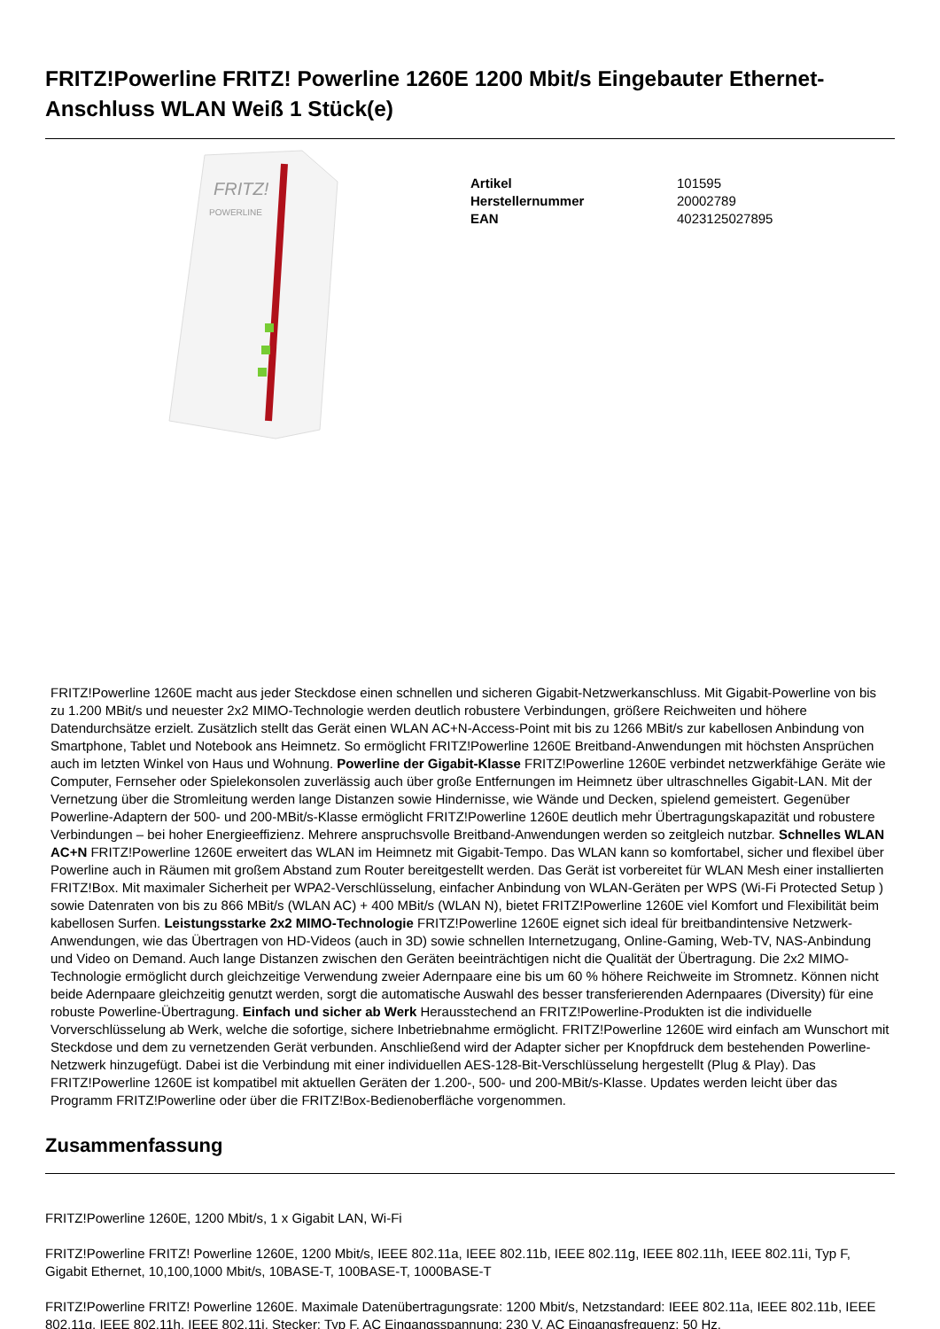FRITZ!Powerline FRITZ! Powerline 1260E 1200 Mbit/s Eingebauter Ethernet-Anschluss WLAN Weiß 1 Stück(e)
FRITZ!
POWERLINE
| Artikel | 101595 |
| Herstellernummer | 20002789 |
| EAN | 4023125027895 |
FRITZ!Powerline 1260E macht aus jeder Steckdose einen schnellen und sicheren Gigabit-Netzwerkanschluss. Mit Gigabit-Powerline von bis zu 1.200 MBit/s und neuester 2x2 MIMO-Technologie werden deutlich robustere Verbindungen, größere Reichweiten und höhere Datendurchsätze erzielt. Zusätzlich stellt das Gerät einen WLAN AC+N-Access-Point mit bis zu 1266 MBit/s zur kabellosen Anbindung von Smartphone, Tablet und Notebook ans Heimnetz. So ermöglicht FRITZ!Powerline 1260E Breitband-Anwendungen mit höchsten Ansprüchen auch im letzten Winkel von Haus und Wohnung. Powerline der Gigabit-Klasse FRITZ!Powerline 1260E verbindet netzwerkfähige Geräte wie Computer, Fernseher oder Spielekonsolen zuverlässig auch über große Entfernungen im Heimnetz über ultraschnelles Gigabit-LAN. Mit der Vernetzung über die Stromleitung werden lange Distanzen sowie Hindernisse, wie Wände und Decken, spielend gemeistert. Gegenüber Powerline-Adaptern der 500- und 200-MBit/s-Klasse ermöglicht FRITZ!Powerline 1260E deutlich mehr Übertragungskapazität und robustere Verbindungen – bei hoher Energieeffizienz. Mehrere anspruchsvolle Breitband-Anwendungen werden so zeitgleich nutzbar. Schnelles WLAN AC+N FRITZ!Powerline 1260E erweitert das WLAN im Heimnetz mit Gigabit-Tempo. Das WLAN kann so komfortabel, sicher und flexibel über Powerline auch in Räumen mit großem Abstand zum Router bereitgestellt werden. Das Gerät ist vorbereitet für WLAN Mesh einer installierten FRITZ!Box. Mit maximaler Sicherheit per WPA2-Verschlüsselung, einfacher Anbindung von WLAN-Geräten per WPS (Wi-Fi Protected Setup ) sowie Datenraten von bis zu 866 MBit/s (WLAN AC) + 400 MBit/s (WLAN N), bietet FRITZ!Powerline 1260E viel Komfort und Flexibilität beim kabellosen Surfen. Leistungsstarke 2x2 MIMO-Technologie FRITZ!Powerline 1260E eignet sich ideal für breitbandintensive Netzwerk-Anwendungen, wie das Übertragen von HD-Videos (auch in 3D) sowie schnellen Internetzugang, Online-Gaming, Web-TV, NAS-Anbindung und Video on Demand. Auch lange Distanzen zwischen den Geräten beeinträchtigen nicht die Qualität der Übertragung. Die 2x2 MIMO-Technologie ermöglicht durch gleichzeitige Verwendung zweier Adernpaare eine bis um 60 % höhere Reichweite im Stromnetz. Können nicht beide Adernpaare gleichzeitig genutzt werden, sorgt die automatische Auswahl des besser transferierenden Adernpaares (Diversity) für eine robuste Powerline-Übertragung. Einfach und sicher ab Werk Herausstechend an FRITZ!Powerline-Produkten ist die individuelle Vorverschlüsselung ab Werk, welche die sofortige, sichere Inbetriebnahme ermöglicht. FRITZ!Powerline 1260E wird einfach am Wunschort mit Steckdose und dem zu vernetzenden Gerät verbunden. Anschließend wird der Adapter sicher per Knopfdruck dem bestehenden Powerline-Netzwerk hinzugefügt. Dabei ist die Verbindung mit einer individuellen AES-128-Bit-Verschlüsselung hergestellt (Plug & Play). Das FRITZ!Powerline 1260E ist kompatibel mit aktuellen Geräten der 1.200-, 500- und 200-MBit/s-Klasse. Updates werden leicht über das Programm FRITZ!Powerline oder über die FRITZ!Box-Bedienoberfläche vorgenommen.
Zusammenfassung
FRITZ!Powerline 1260E, 1200 Mbit/s, 1 x Gigabit LAN, Wi-Fi
FRITZ!Powerline FRITZ! Powerline 1260E, 1200 Mbit/s, IEEE 802.11a, IEEE 802.11b, IEEE 802.11g, IEEE 802.11h, IEEE 802.11i, Typ F, Gigabit Ethernet, 10,100,1000 Mbit/s, 10BASE-T, 100BASE-T, 1000BASE-T
FRITZ!Powerline FRITZ! Powerline 1260E. Maximale Datenübertragungsrate: 1200 Mbit/s, Netzstandard: IEEE 802.11a, IEEE 802.11b, IEEE 802.11g, IEEE 802.11h, IEEE 802.11i, Stecker: Typ F. AC Eingangsspannung: 230 V, AC Eingangsfrequenz: 50 Hz.